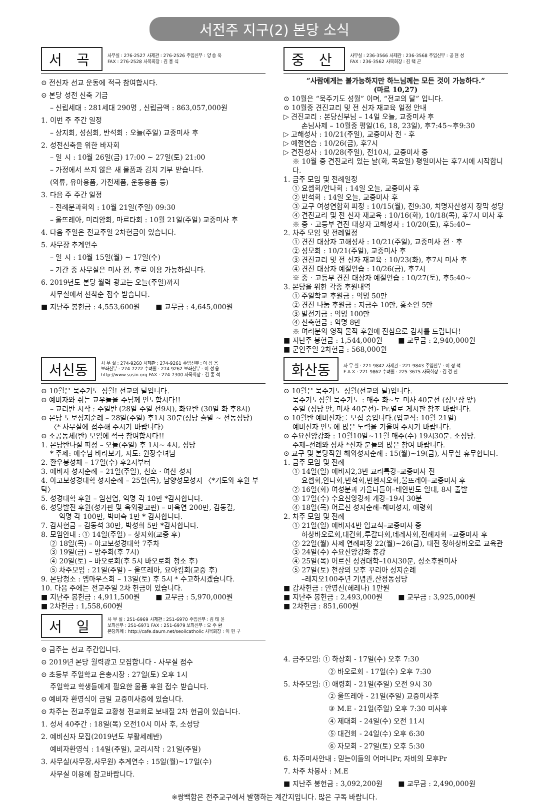서전주 지구(2) 본당 소식
서 곡
사무실 : 276-2527 사제관 : 276-2526 주임신부 : 양 승 욱
FAX : 276-2528 사목회장 : 김 홍 식
⊙ 전신자 선교 운동에 적극 참여합시다.
⊙ 본당 성전 신축 기금
– 신립세대 : 281세대 290명 , 신립금액 : 863,057,000원
1. 이번 주 주간 일정
– 상지회, 성심회, 반석회 : 오늘(주일) 교중미사 후
2. 성전신축을 위한 바자회
– 일 시 : 10월 26일(금) 17:00 ~ 27일(토) 21:00
– 가정에서 쓰지 않은 새 물품과 김치 기부 받습니다.
(의류, 유아용품, 가전제품, 운동용품 등)
3. 다음 주 주간 일정
– 전례분과회의 : 10월 21일(주일) 09:30
– 울뜨레아, 미리암회, 마르타회 : 10월 21일(주일) 교중미사 후
4. 다음 주일은 전교주일 2차헌금이 있습니다.
5. 사무장 추계연수
– 일 시 : 10월 15일(월) ~ 17일(수)
– 기간 중 사무실은 미사 전, 후로 이용 가능하십니다.
6. 2019년도 본당 월력 광고는 오늘(주일)까지
사무실에서 선착순 접수 받습니다.
■ 지난주 봉헌금 : 4,553,600원 ■ 교무금 : 4,645,000원
중 산
사무실 : 236-3566 사제관 : 236-3568 주임신부 : 공 현 성
FAX : 236-3562 사목회장 : 김 택 곤
“사람에게는 불가능하지만 하느님께는 모든 것이 가능하다.”
(마르 10,27)
⊙ 10월은 “묵주기도 성월” 이며, “전교의 달” 입니다.
⊙ 10월중 견진교리 및 전 신자 재교육 일정 안내
▷ 견진교리 : 본당신부님 – 14일 오늘, 교중미사 후
손님사제 – 10월중 평일(16, 18, 23일), 후7:45~후9:30
▷ 고해성사 : 10/21(주일), 교중미사 전 · 후
▷ 예절연습 : 10/26(금), 후7시
▷ 견진성사 : 10/28(주일), 전10시, 교중미사 중
※ 10월 중 견진교리 있는 날(화, 목요일) 평일미사는 후7시에 시작합니다.
1. 금주 모임 및 전례일정
① 요셉회/안나회 : 14일 오늘, 교중미사 후
② 반석회 : 14일 오늘, 교중미사 후
③ 교구 여성연합회 피정 : 10/15(월), 전9:30, 치명자산성지 장막 성당
④ 견진교리 및 전 신자 재교육 : 10/16(화), 10/18(목), 후7시 미사 후
※ 중 · 고등부 견진 대상자 고해성사 : 10/20(토), 후5:40~
2. 차주 모임 및 전례일정
① 견진 대상자 고해성사 : 10/21(주일), 교중미사 전 · 후
② 성모회 : 10/21(주일), 교중미사 후
③ 견진교리 및 전 신자 재교육 : 10/23(화), 후7시 미사 후
④ 견진 대상자 예절연습 : 10/26(금), 후7시
※ 중 · 고등부 견진 대상자 예절연습 : 10/27(토), 후5:40~
3. 본당을 위한 각종 후원내역
① 주일학교 후원금 : 익명 50만
② 견진 나눔 후원금 : 지금수 10만, 홍소연 5만
③ 발전기금 : 익명 100만
④ 신축헌금 : 익명 8만
※ 여러분의 영적 물적 후원에 진심으로 감사를 드립니다!
■ 지난주 봉헌금 : 1,544,000원 ■ 교무금 : 2,940,000원
■ 군인주일 2차헌금 : 568,000원
서신동
사 무 실 : 274-9260 사제관 : 274-9261 주임신부 : 이 상 용
보좌신부 : 274-7272 수녀원 : 274-9262 보좌신부 : 이 성 용
http://www.susin.org FAX : 274-7300 사목회장 : 김 홍 석
⊙ 10월은 묵주기도 성월! 전교의 달입니다.
⊙ 예비자와 쉬는 교우들을 주님께 인도합시다!!
– 교리반 시작 : 주일반 (28일 주일 전9시), 화요반 (30일 화 후8시)
⊙ 본당 도보성지순례 – 28일(주일) 후1시 30분(성당 출발 ~ 전동성당)
〈* 사무실에 접수해 주시기 바랍니다〉
⊙ 소공동체(반) 모임에 적극 참여합시다!!
1. 본당반나절 피정 – 오늘(주일) 후 1시~ 4시, 성당
* 주제: 예수님 바라보기, 지도: 원장수녀님
2. 환우봉성체 – 17일(수) 후2시부터
3. 예비자 성지순례 – 21일(주일), 천호 · 여산 성지
4. 야고보성경대학 성지순례 – 25일(목), 남양성모성지 〈*기도와 후원 부탁〉
5. 성경대학 후원 – 임선엽, 익명 각 10만 *감사합니다.
6. 성당발전 후원(성가판 및 옥외광고판) – 마옥연 200만, 김동길,
익명 각 100만, 박미숙 1만 * 감사합니다.
7. 감사헌금 – 김동석 30만, 박성희 5만 *감사합니다.
8. 모임안내 : ① 14일(주일) – 상지회(교중 후)
② 18일(목) – 야고보성경대학 7주차
③ 19일(금) – 방주회(후 7시)
④ 20일(토) – 바오로회(후 5시 바오로회 청소 후)
⑤ 차주모임 : 21일(주일) – 울뜨레아, 요아킴회(교중 후)
9. 본당청소 : 엠마우스회 – 13일(토) 후 5시 * 수고하시겠습니다.
10. 다음 주에는 전교주일 2차 헌금이 있습니다.
■ 지난주 봉헌금 : 4,911,500원 ■ 교무금 : 5,970,000원
■ 2차헌금 : 1,558,600원
화산동
사 무 실 : 221-9842 사제관 : 221-9843 주임신부 : 이 정 석
F A X : 221-9862 수녀원 : 225-3675 사목회장 : 김 경 진
⊙ 10월은 묵주기도 성월(전교의 달)입니다.
묵주기도성월 묵주기도 : 매주 화~토 미사 40분전 (성모상 앞)
주일 (성당 안, 미사 40분전)- Pr.별로 게시판 참조 바랍니다.
⊙ 10월반 예비신자를 모집 중입니다.(입교식: 10월 21일)
예비신자 인도에 많은 노력을 기울여 주시기 바랍니다.
⊙ 수요신앙강좌 : 10월10일~11월 매주(수) 19시30분. 소성당.
주제–전례와 성사 *신자 분들의 많은 참여 바랍니다.
⊙ 교구 및 본당직원 해외성지순례 : 15(월)~19(금), 사무실 휴무합니다.
1. 금주 모임 및 전례
① 14일(일) 예비자2,3반 교리특강–교중미사 전
요셉회,안나회,반석회,빈첸시오회,울뜨레아–교중미사 후
② 16일(화) 여성분과 가을나들이–태안반도 일대, 8시 출발
③ 17일(수) 수요신앙강좌 개강–19시 30분
④ 18일(목) 어르신 성지순례–해미성지, 애령회
2. 차주 모임 및 전례
① 21일(일) 예비자4반 입교식–교중미사 중
하상바오로회,대건회,루갈다회,데레사회,전례자회 –교중미사 후
② 22일(월) 사제 연례피정 22(월)~26(금), 대전 정하상바오로 교육관
③ 24일(수) 수요신앙강좌 휴강
④ 25일(목) 어르신 성경대학–10시30분, 성소후원미사
⑤ 27일(토) 천상의 모후 꾸리아 성지순례
–레지오100주년 기념관,산정동성당
■ 감사헌금 : 안영신(헤레나) 1만원
■ 지난주 봉헌금 : 2,493,000원 ■ 교무금 : 3,925,000원
■ 2차헌금 : 851,600원
서 일
사 무 실 : 251-6969 사제관 : 251-6970 주임신부 : 김 태 윤
보좌신부 : 251-6971 FAX : 251-6979 보좌신부 : 오 주 환
본당카페 : http://cafe.daum.net/seoilcatholic 사목회장 : 이 현 구
⊙ 금주는 선교 주간입니다.
⊙ 2019년 본당 월력광고 모집합니다 - 사무실 접수
⊙ 초등부 주일학교 은총시장 : 27일(토) 오후 1시
주일학교 학생들에게 필요한 물품 후원 접수 받습니다.
⊙ 예비자 환영식이 금일 교중미사중에 있습니다.
⊙ 차주는 전교주일로 교황청 전교회로 보내질 2차 헌금이 있습니다.
1. 성서 40주간 : 18일(목) 오전10시 미사 후, 소성당
2. 예비신자 모집(2019년도 부활세례반)
예비자환영식 : 14일(주일), 교리시작 : 21일(주일)
3. 사무실(사무장,사무원) 추계연수 : 15일(월)~17일(수)
사무실 이용에 참고바랍니다.
4. 금주모임: ① 하상회 - 17일(수) 오후 7:30
② 바오로회 - 17일(수) 오후 7:30
5. 차주모임: ① 애령회 - 21일(주일) 오전 9시 30
② 울뜨레아 - 21일(주일) 교중미사후
③ M.E - 21일(주일) 오후 7:30 미사후
④ 제대회 - 24일(수) 오전 11시
⑤ 대건회 - 24일(수) 오후 6:30
⑥ 자모회 - 27일(토) 오후 5:30
6. 차주미사안내 : 믿는이들의 어머니Pr, 자비의 모후Pr
7. 차주 차봉사 : M.E
■ 지난주 봉헌금 : 3,092,200원 ■ 교무금 : 2,490,000원
※쌍백합은 전주교구에서 발행하는 계간지입니다. 많은 구독 바랍니다.